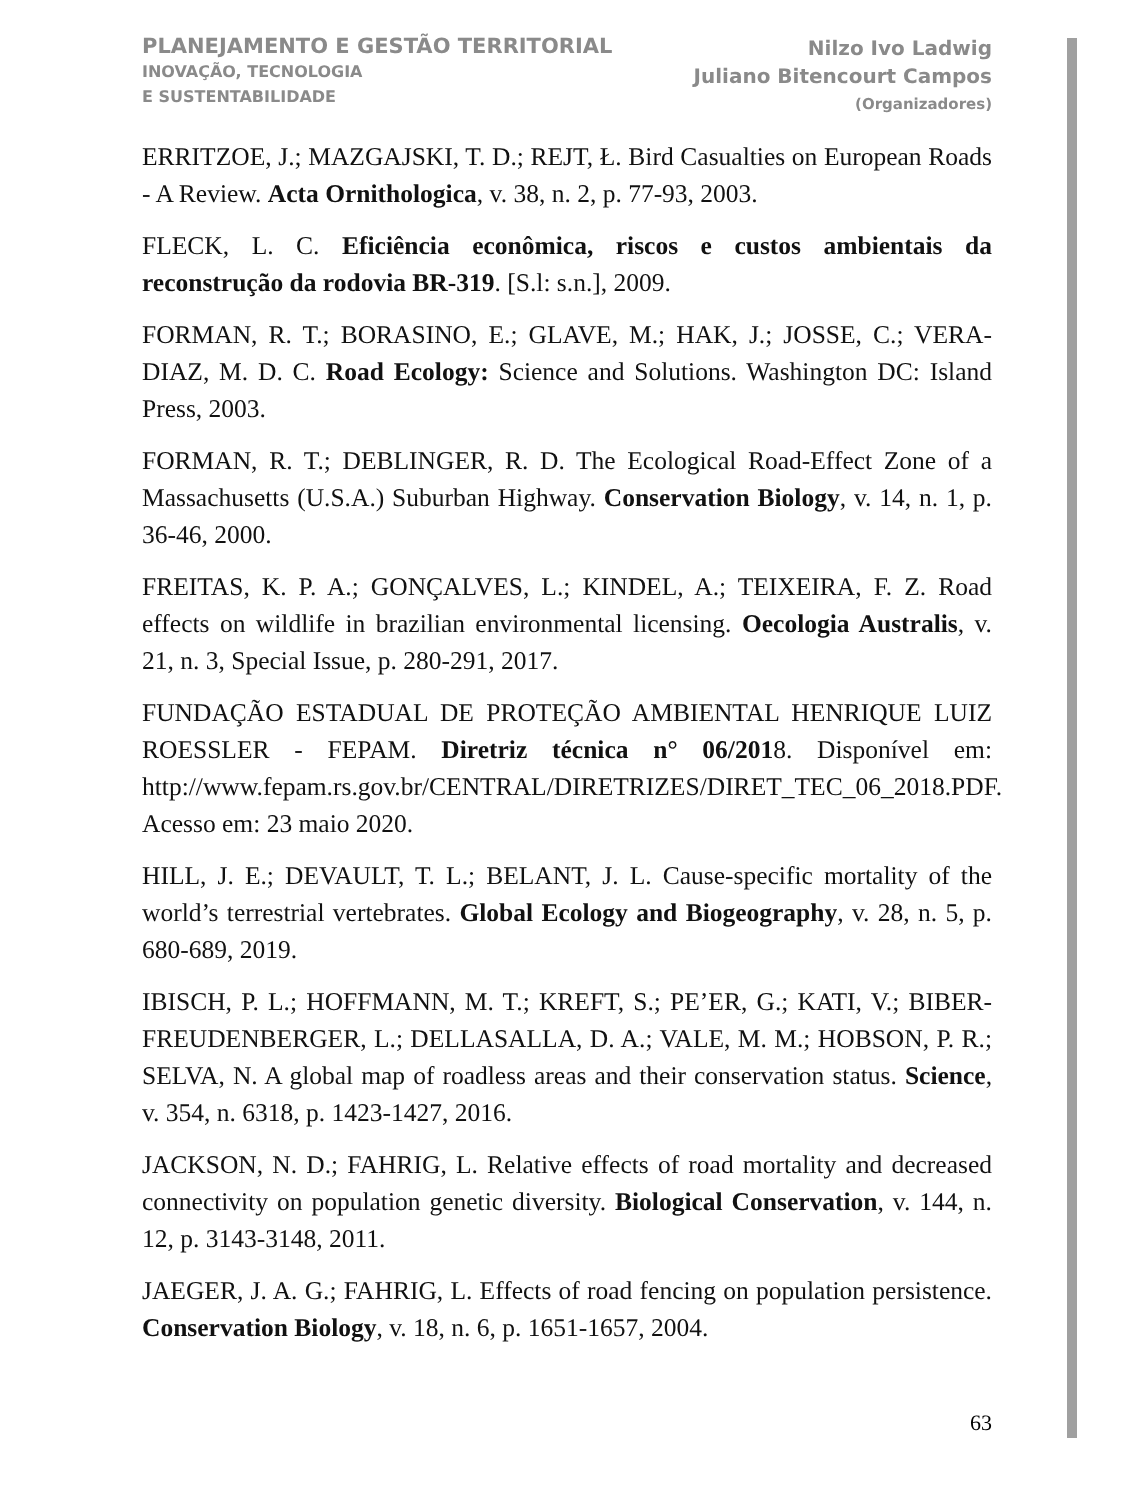PLANEJAMENTO E GESTÃO TERRITORIAL
INOVAÇÃO, TECNOLOGIA
E SUSTENTABILIDADE
Nilzo Ivo Ladwig
Juliano Bitencourt Campos
(Organizadores)
ERRITZOE, J.; MAZGAJSKI, T. D.; REJT, Ł. Bird Casualties on European Roads - A Review. Acta Ornithologica, v. 38, n. 2, p. 77-93, 2003.
FLECK, L. C. Eficiência econômica, riscos e custos ambientais da reconstrução da rodovia BR-319. [S.l: s.n.], 2009.
FORMAN, R. T.; BORASINO, E.; GLAVE, M.; HAK, J.; JOSSE, C.; VERA-DIAZ, M. D. C. Road Ecology: Science and Solutions. Washington DC: Island Press, 2003.
FORMAN, R. T.; DEBLINGER, R. D. The Ecological Road-Effect Zone of a Massachusetts (U.S.A.) Suburban Highway. Conservation Biology, v. 14, n. 1, p. 36-46, 2000.
FREITAS, K. P. A.; GONÇALVES, L.; KINDEL, A.; TEIXEIRA, F. Z. Road effects on wildlife in brazilian environmental licensing. Oecologia Australis, v. 21, n. 3, Special Issue, p. 280-291, 2017.
FUNDAÇÃO ESTADUAL DE PROTEÇÃO AMBIENTAL HENRIQUE LUIZ ROESSLER - FEPAM. Diretriz técnica n° 06/2018. Disponível em: http://www.fepam.rs.gov.br/CENTRAL/DIRETRIZES/DIRET_TEC_06_2018.PDF. Acesso em: 23 maio 2020.
HILL, J. E.; DEVAULT, T. L.; BELANT, J. L. Cause-specific mortality of the world’s terrestrial vertebrates. Global Ecology and Biogeography, v. 28, n. 5, p. 680-689, 2019.
IBISCH, P. L.; HOFFMANN, M. T.; KREFT, S.; PE’ER, G.; KATI, V.; BIBER-FREUDENBERGER, L.; DELLASALLA, D. A.; VALE, M. M.; HOBSON, P. R.; SELVA, N. A global map of roadless areas and their conservation status. Science, v. 354, n. 6318, p. 1423-1427, 2016.
JACKSON, N. D.; FAHRIG, L. Relative effects of road mortality and decreased connectivity on population genetic diversity. Biological Conservation, v. 144, n. 12, p. 3143-3148, 2011.
JAEGER, J. A. G.; FAHRIG, L. Effects of road fencing on population persistence. Conservation Biology, v. 18, n. 6, p. 1651-1657, 2004.
63